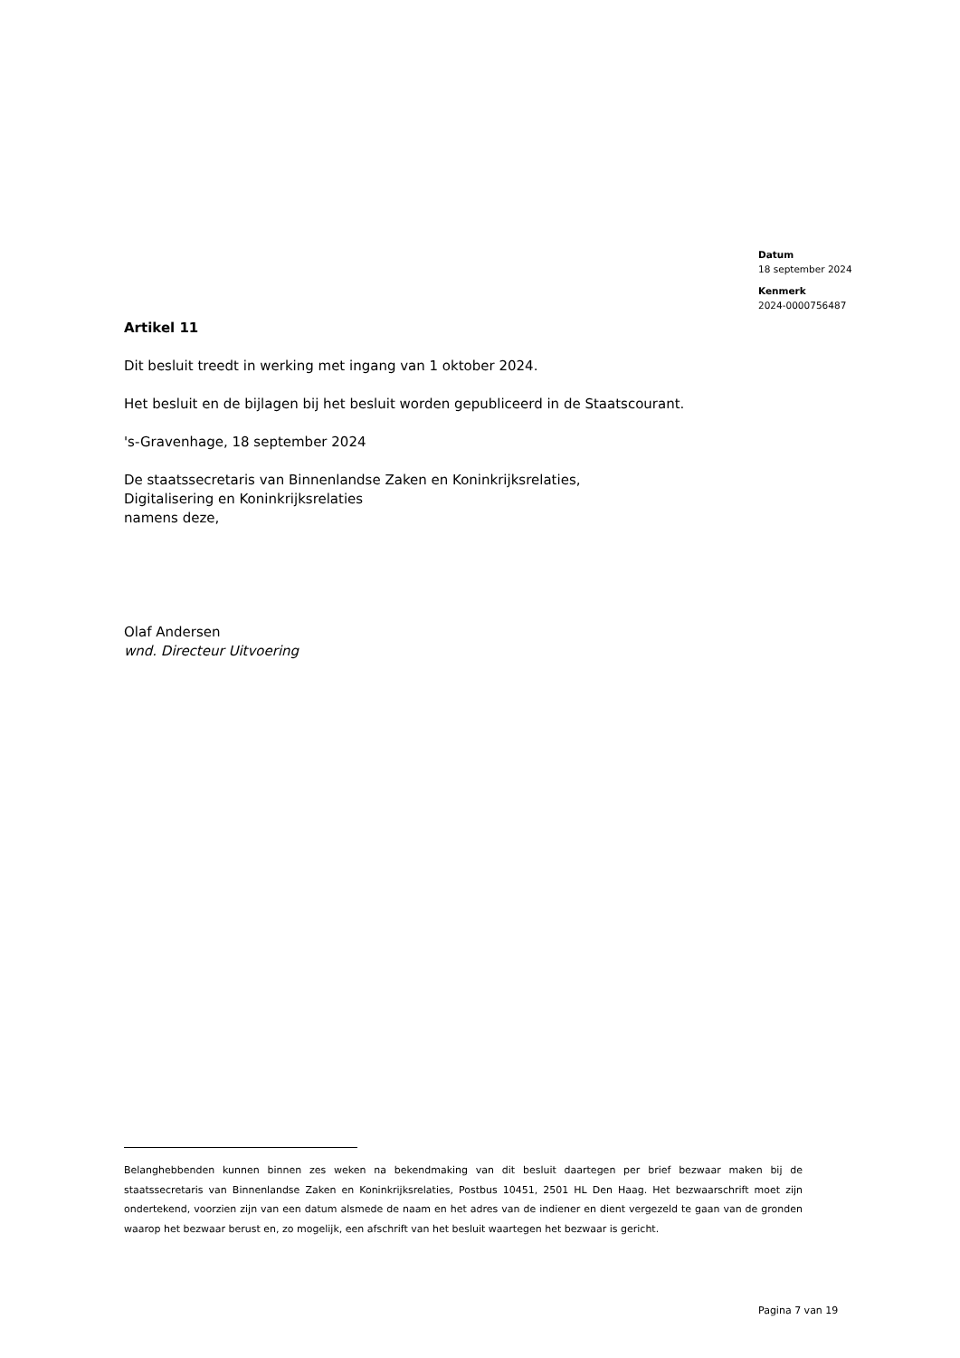Datum
18 september 2024
Kenmerk
2024-0000756487
Artikel 11
Dit besluit treedt in werking met ingang van 1 oktober 2024.
Het besluit en de bijlagen bij het besluit worden gepubliceerd in de Staatscourant.
's-Gravenhage, 18 september 2024
De staatssecretaris van Binnenlandse Zaken en Koninkrijksrelaties,
Digitalisering en Koninkrijksrelaties
namens deze,
Olaf Andersen
wnd. Directeur Uitvoering
Belanghebbenden kunnen binnen zes weken na bekendmaking van dit besluit daartegen per brief bezwaar maken bij de staatssecretaris van Binnenlandse Zaken en Koninkrijksrelaties, Postbus 10451, 2501 HL Den Haag. Het bezwaarschrift moet zijn ondertekend, voorzien zijn van een datum alsmede de naam en het adres van de indiener en dient vergezeld te gaan van de gronden waarop het bezwaar berust en, zo mogelijk, een afschrift van het besluit waartegen het bezwaar is gericht.
Pagina 7 van 19